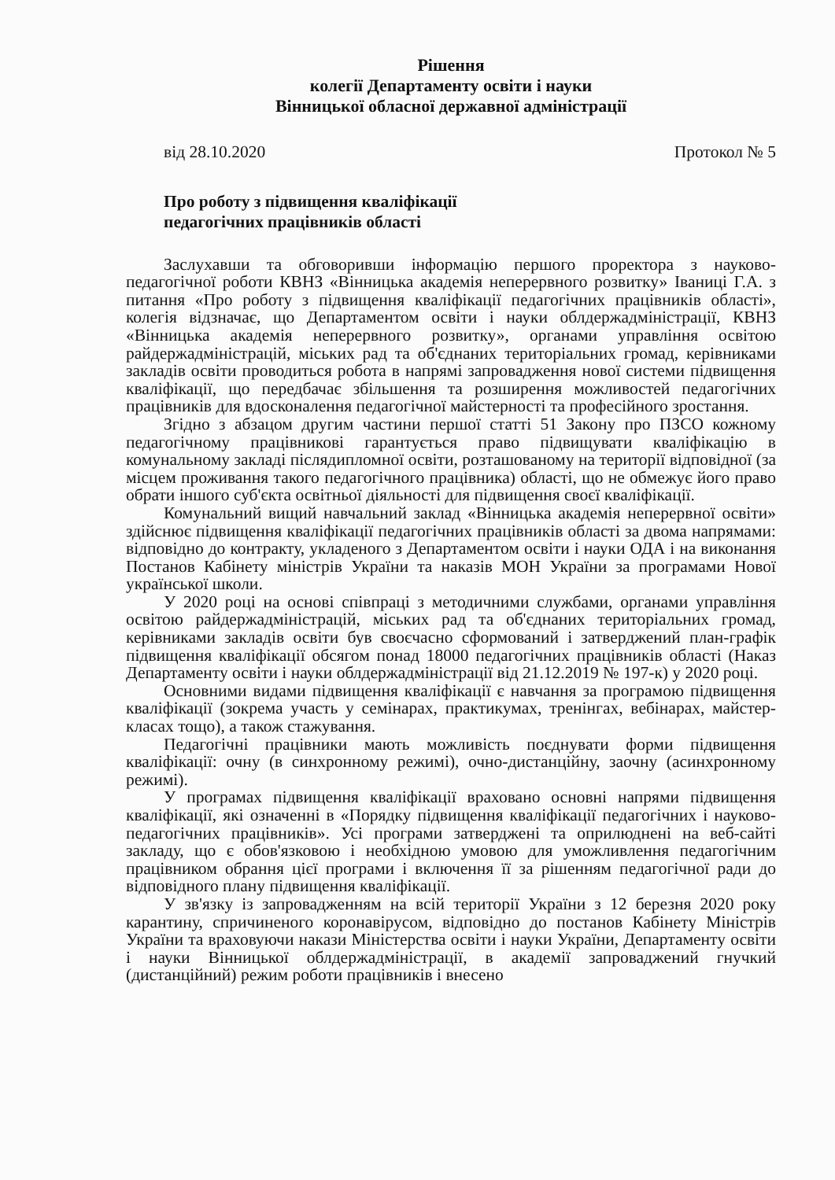Рішення
колегії Департаменту освіти і науки
Вінницької обласної державної адміністрації
від 28.10.2020 Протокол № 5
Про роботу з підвищення кваліфікації
педагогічних працівників області
Заслухавши та обговоривши інформацію першого проректора з науково-педагогічної роботи КВНЗ «Вінницька академія неперервного розвитку» Іваниці Г.А. з питання «Про роботу з підвищення кваліфікації педагогічних працівників області», колегія відзначає, що Департаментом освіти і науки облдержадміністрації, КВНЗ «Вінницька академія неперервного розвитку», органами управління освітою райдержадміністрацій, міських рад та об'єднаних територіальних громад, керівниками закладів освіти проводиться робота в напрямі запровадження нової системи підвищення кваліфікації, що передбачає збільшення та розширення можливостей педагогічних працівників для вдосконалення педагогічної майстерності та професійного зростання.
Згідно з абзацом другим частини першої статті 51 Закону про ПЗСО кожному педагогічному працівникові гарантується право підвищувати кваліфікацію в комунальному закладі післядипломної освіти, розташованому на території відповідної (за місцем проживання такого педагогічного працівника) області, що не обмежує його право обрати іншого суб'єкта освітньої діяльності для підвищення своєї кваліфікації.
Комунальний вищий навчальний заклад «Вінницька академія неперервної освіти» здійснює підвищення кваліфікації педагогічних працівників області за двома напрямами: відповідно до контракту, укладеного з Департаментом освіти і науки ОДА і на виконання Постанов Кабінету міністрів України та наказів МОН України за програмами Нової української школи.
У 2020 році на основі співпраці з методичними службами, органами управління освітою райдержадміністрацій, міських рад та об'єднаних територіальних громад, керівниками закладів освіти був своєчасно сформований і затверджений план-графік підвищення кваліфікації обсягом понад 18000 педагогічних працівників області (Наказ Департаменту освіти і науки облдержадміністрації від 21.12.2019 № 197-к) у 2020 році.
Основними видами підвищення кваліфікації є навчання за програмою підвищення кваліфікації (зокрема участь у семінарах, практикумах, тренінгах, вебінарах, майстер-класах тощо), а також стажування.
Педагогічні працівники мають можливість поєднувати форми підвищення кваліфікації: очну (в синхронному режимі), очно-дистанційну, заочну (асинхронному режимі).
У програмах підвищення кваліфікації враховано основні напрями підвищення кваліфікації, які означенні в «Порядку підвищення кваліфікації педагогічних і науково-педагогічних працівників». Усі програми затверджені та оприлюднені на веб-сайті закладу, що є обов'язковою і необхідною умовою для уможливлення педагогічним працівником обрання цієї програми і включення її за рішенням педагогічної ради до відповідного плану підвищення кваліфікації.
У зв'язку із запровадженням на всій території України з 12 березня 2020 року карантину, спричиненого коронавірусом, відповідно до постанов Кабінету Міністрів України та враховуючи накази Міністерства освіти і науки України, Департаменту освіти і науки Вінницької облдержадміністрації, в академії запроваджений гнучкий (дистанційний) режим роботи працівників і внесено